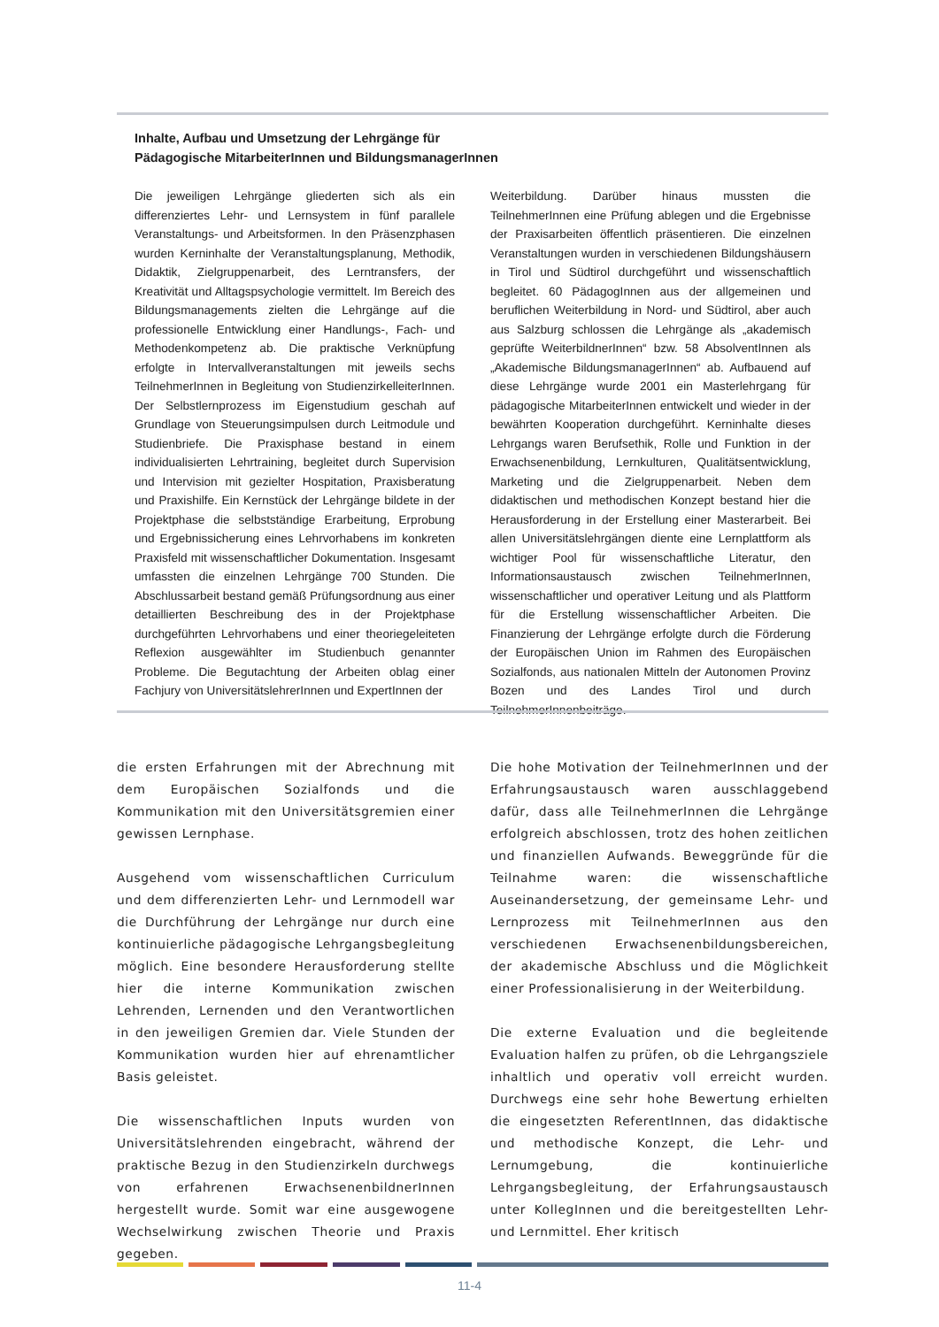Inhalte, Aufbau und Umsetzung der Lehrgänge für
Pädagogische MitarbeiterInnen und BildungsmanagerInnen
Die jeweiligen Lehrgänge gliederten sich als ein differenziertes Lehr- und Lernsystem in fünf parallele Veranstaltungs- und Arbeitsformen. In den Präsenzphasen wurden Kerninhalte der Veranstaltungsplanung, Methodik, Didaktik, Zielgruppenarbeit, des Lerntransfers, der Kreativität und Alltagspsychologie vermittelt. Im Bereich des Bildungsmanagements zielten die Lehrgänge auf die professionelle Entwicklung einer Handlungs-, Fach- und Methodenkompetenz ab. Die praktische Verknüpfung erfolgte in Intervallveranstaltungen mit jeweils sechs TeilnehmerInnen in Begleitung von StudienzirkelleiterInnen. Der Selbstlernprozess im Eigenstudium geschah auf Grundlage von Steuerungsimpulsen durch Leitmodule und Studienbriefe. Die Praxisphase bestand in einem individualisierten Lehrtraining, begleitet durch Supervision und Intervision mit gezielter Hospitation, Praxisberatung und Praxishilfe. Ein Kernstück der Lehrgänge bildete in der Projektphase die selbstständige Erarbeitung, Erprobung und Ergebnissicherung eines Lehrvorhabens im konkreten Praxisfeld mit wissenschaftlicher Dokumentation. Insgesamt umfassten die einzelnen Lehrgänge 700 Stunden. Die Abschlussarbeit bestand gemäß Prüfungsordnung aus einer detaillierten Beschreibung des in der Projektphase durchgeführten Lehrvorhabens und einer theoriegeleiteten Reflexion ausgewählter im Studienbuch genannter Probleme. Die Begutachtung der Arbeiten oblag einer Fachjury von UniversitätslehrerInnen und ExpertInnen der
Weiterbildung. Darüber hinaus mussten die TeilnehmerInnen eine Prüfung ablegen und die Ergebnisse der Praxisarbeiten öffentlich präsentieren. Die einzelnen Veranstaltungen wurden in verschiedenen Bildungshäusern in Tirol und Südtirol durchgeführt und wissenschaftlich begleitet. 60 PädagogInnen aus der allgemeinen und beruflichen Weiterbildung in Nord- und Südtirol, aber auch aus Salzburg schlossen die Lehrgänge als „akademisch geprüfte WeiterbildnerInnen“ bzw. 58 AbsolventInnen als „Akademische BildungsmanagerInnen“ ab. Aufbauend auf diese Lehrgänge wurde 2001 ein Masterlehrgang für pädagogische MitarbeiterInnen entwickelt und wieder in der bewährten Kooperation durchgeführt. Kerninhalte dieses Lehrgangs waren Berufsethik, Rolle und Funktion in der Erwachsenenbildung, Lernkulturen, Qualitätsentwicklung, Marketing und die Zielgruppenarbeit. Neben dem didaktischen und methodischen Konzept bestand hier die Herausforderung in der Erstellung einer Masterarbeit. Bei allen Universitätslehrgängen diente eine Lernplattform als wichtiger Pool für wissenschaftliche Literatur, den Informationsaustausch zwischen TeilnehmerInnen, wissenschaftlicher und operativer Leitung und als Plattform für die Erstellung wissenschaftlicher Arbeiten. Die Finanzierung der Lehrgänge erfolgte durch die Förderung der Europäischen Union im Rahmen des Europäischen Sozialfonds, aus nationalen Mitteln der Autonomen Provinz Bozen und des Landes Tirol und durch TeilnehmerInnenbeiträge.
die ersten Erfahrungen mit der Abrechnung mit dem Europäischen Sozialfonds und die Kommunikation mit den Universitätsgremien einer gewissen Lernphase.
Ausgehend vom wissenschaftlichen Curriculum und dem differenzierten Lehr- und Lernmodell war die Durchführung der Lehrgänge nur durch eine kontinuierliche pädagogische Lehrgangsbegleitung möglich. Eine besondere Herausforderung stellte hier die interne Kommunikation zwischen Lehrenden, Lernenden und den Verantwortlichen in den jeweiligen Gremien dar. Viele Stunden der Kommunikation wurden hier auf ehrenamtlicher Basis geleistet.
Die wissenschaftlichen Inputs wurden von Universitätslehrenden eingebracht, während der praktische Bezug in den Studienzirkeln durchwegs von erfahrenen ErwachsenenbildnerInnen hergestellt wurde. Somit war eine ausgewogene Wechselwirkung zwischen Theorie und Praxis gegeben.
Die hohe Motivation der TeilnehmerInnen und der Erfahrungsaustausch waren ausschlaggebend dafür, dass alle TeilnehmerInnen die Lehrgänge erfolgreich abschlossen, trotz des hohen zeitlichen und finanziellen Aufwands. Beweggründe für die Teilnahme waren: die wissenschaftliche Auseinandersetzung, der gemeinsame Lehr- und Lernprozess mit TeilnehmerInnen aus den verschiedenen Erwachsenenbildungsbereichen, der akademische Abschluss und die Möglichkeit einer Professionalisierung in der Weiterbildung.
Die externe Evaluation und die begleitende Evaluation halfen zu prüfen, ob die Lehrgangsziele inhaltlich und operativ voll erreicht wurden. Durchwegs eine sehr hohe Bewertung erhielten die eingesetzten ReferentInnen, das didaktische und methodische Konzept, die Lehr- und Lernumgebung, die kontinuierliche Lehrgangsbegleitung, der Erfahrungsaustausch unter KollegInnen und die bereitgestellten Lehr- und Lernmittel. Eher kritisch
11-4